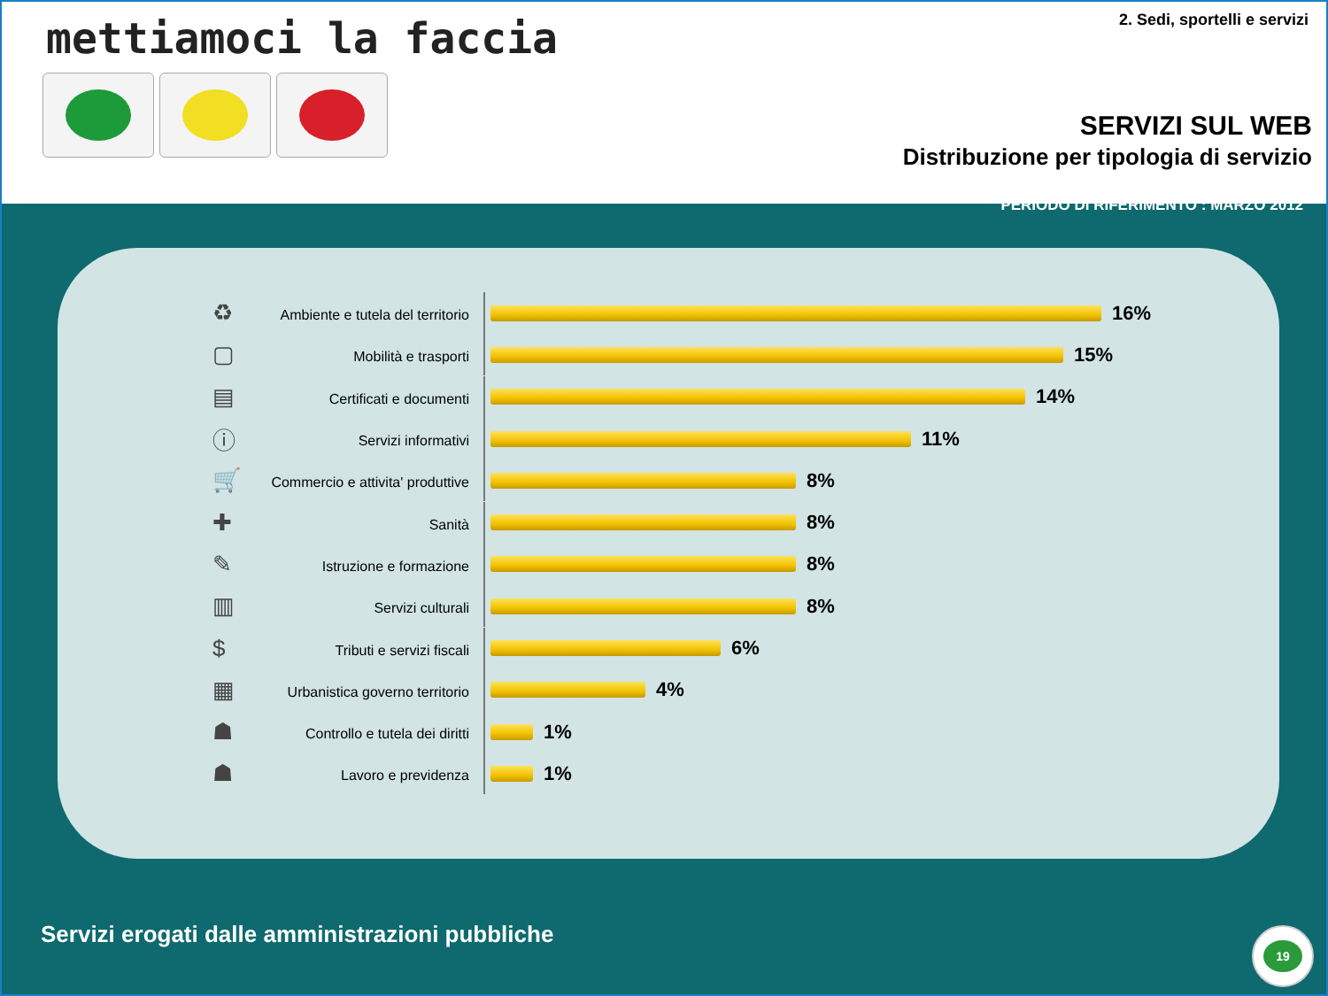mettiamoci la faccia 2. Sedi, sportelli e servizi
SERVIZI SUL WEB
Distribuzione per tipologia di servizio
PERIODO DI RIFERIMENTO : MARZO 2012
♻ Ambiente e tutela del territorio 16%
▢ Mobilità e trasporti 15%
▤ Certificati e documenti 14%
ⓘ Servizi informativi 11%
🛒 Commercio e attivita' produttive 8%
✚ Sanità 8%
✎ Istruzione e formazione 8%
▥ Servizi culturali 8%
$ Tributi e servizi fiscali 6%
▦ Urbanistica governo territorio 4%
☗ Controllo e tutela dei diritti 1%
☗ Lavoro e previdenza 1%
Servizi erogati dalle amministrazioni pubbliche
19